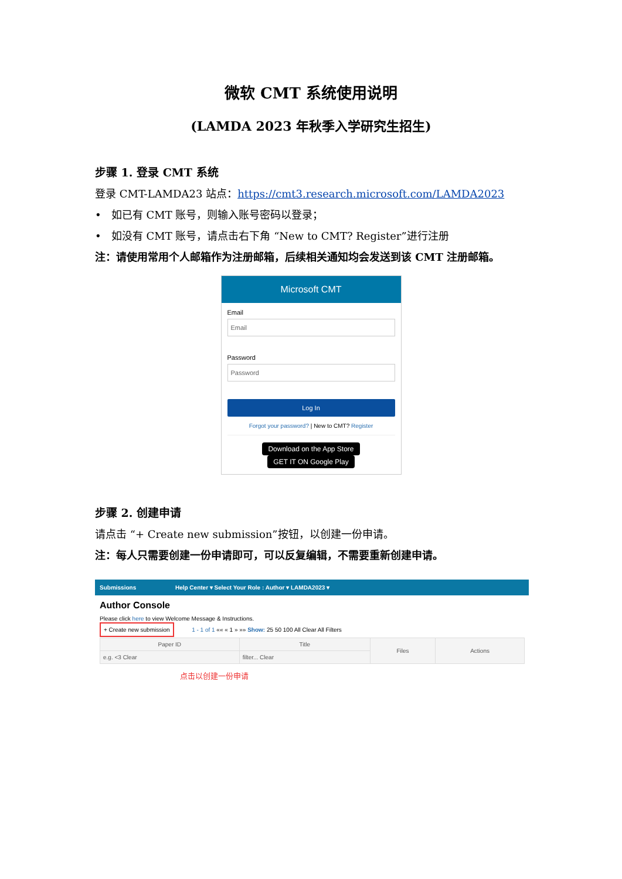微软 CMT 系统使用说明
(LAMDA 2023 年秋季入学研究生招生)
步骤 1. 登录 CMT 系统
登录 CMT-LAMDA23 站点：https://cmt3.research.microsoft.com/LAMDA2023
• 如已有 CMT 账号，则输入账号密码以登录；
• 如没有 CMT 账号，请点击右下角 “New to CMT? Register”进行注册
注：请使用常用个人邮箱作为注册邮箱，后续相关通知均会发送到该 CMT 注册邮箱。
Microsoft CMT
Email
Email
Password
Password
Log In
Forgot your password? | New to CMT? Register
Download on the App Store GET IT ON Google Play
步骤 2. 创建申请
请点击 “+ Create new submission”按钮，以创建一份申请。
注：每人只需要创建一份申请即可，可以反复编辑，不需要重新创建申请。
Submissions Help Center ▾ Select Your Role : Author ▾ LAMDA2023 ▾
Author Console
Please click here to view Welcome Message & Instructions.
+ Create new submission 1 - 1 of 1 «« « 1 » »» Show: 25 50 100 All Clear All Filters
| Paper ID | Title | Files | Actions |
| --- | --- | --- | --- |
| e.g. <3 Clear | filter... Clear | | |
点击以创建一份申请